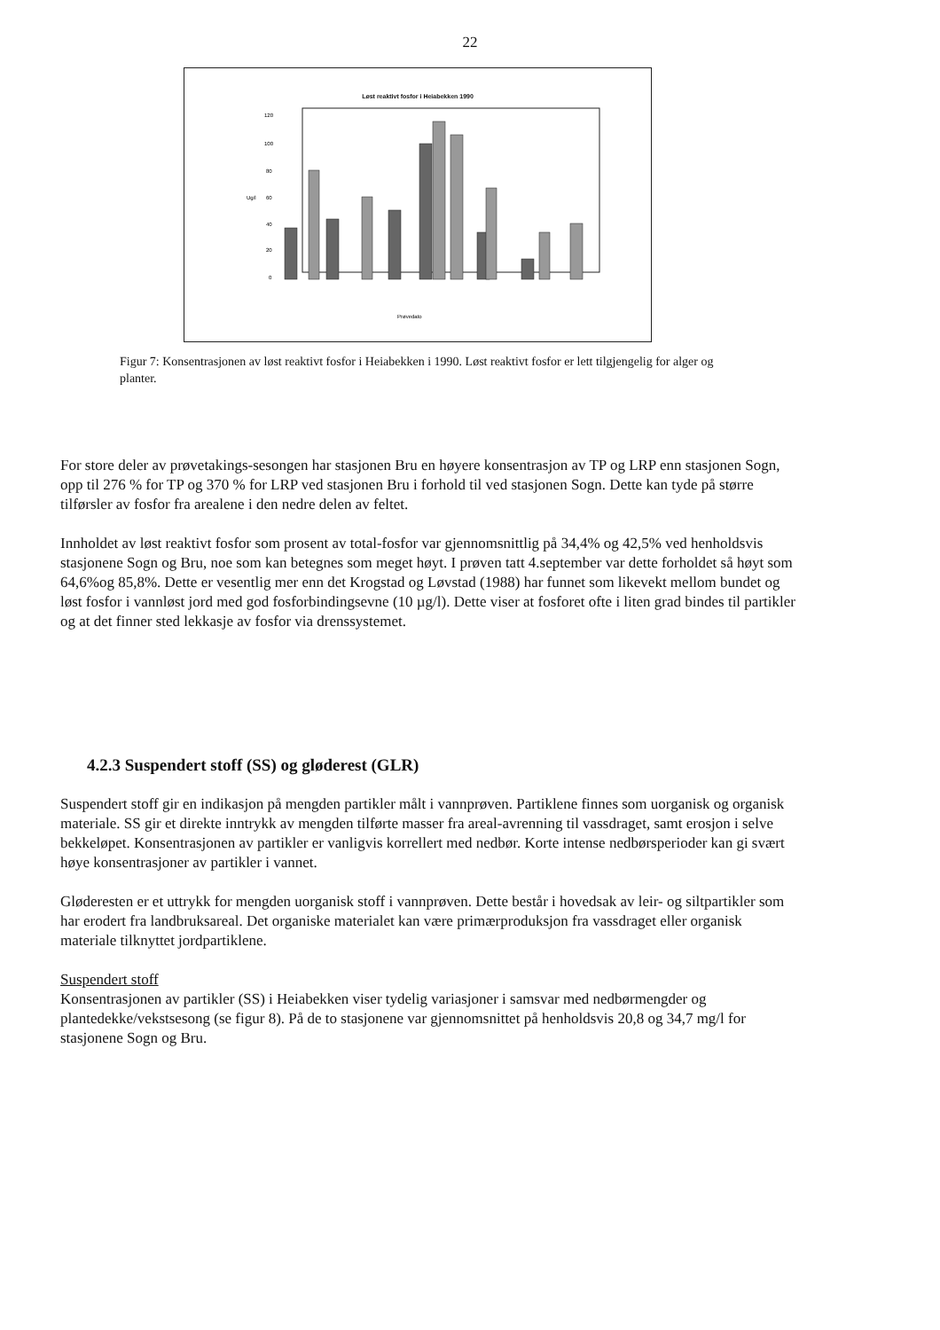22
Løst reaktivt fosfor i Heiabekken 1990
120
100
80
Ug/l
60
40
20
0
Prøvedato
Figur 7: Konsentrasjonen av løst reaktivt fosfor i Heiabekken i 1990. Løst reaktivt fosfor er lett tilgjengelig for alger og planter.
For store deler av prøvetakings-sesongen har stasjonen Bru en høyere konsentrasjon av TP og LRP enn stasjonen Sogn, opp til 276 % for TP og 370 % for LRP ved stasjonen Bru i forhold til ved stasjonen Sogn. Dette kan tyde på større tilførsler av fosfor fra arealene i den nedre delen av feltet.
Innholdet av løst reaktivt fosfor som prosent av total-fosfor var gjennomsnittlig på 34,4% og 42,5% ved henholdsvis stasjonene Sogn og Bru, noe som kan betegnes som meget høyt. I prøven tatt 4.september var dette forholdet så høyt som 64,6%og 85,8%. Dette er vesentlig mer enn det Krogstad og Løvstad (1988) har funnet som likevekt mellom bundet og løst fosfor i vannløst jord med god fosforbindingsevne (10 µg/l). Dette viser at fosforet ofte i liten grad bindes til partikler og at det finner sted lekkasje av fosfor via drenssystemet.
4.2.3 Suspendert stoff (SS) og gløderest (GLR)
Suspendert stoff gir en indikasjon på mengden partikler målt i vannprøven. Partiklene finnes som uorganisk og organisk materiale. SS gir et direkte inntrykk av mengden tilførte masser fra areal-avrenning til vassdraget, samt erosjon i selve bekkeløpet. Konsentrasjonen av partikler er vanligvis korrellert med nedbør. Korte intense nedbørsperioder kan gi svært høye konsentrasjoner av partikler i vannet.
Gløderesten er et uttrykk for mengden uorganisk stoff i vannprøven. Dette består i hovedsak av leir- og siltpartikler som har erodert fra landbruksareal. Det organiske materialet kan være primærproduksjon fra vassdraget eller organisk materiale tilknyttet jordpartiklene.
Suspendert stoff
Konsentrasjonen av partikler (SS) i Heiabekken viser tydelig variasjoner i samsvar med nedbørmengder og plantedekke/vekstsesong (se figur 8). På de to stasjonene var gjennomsnittet på henholdsvis 20,8 og 34,7 mg/l for stasjonene Sogn og Bru.